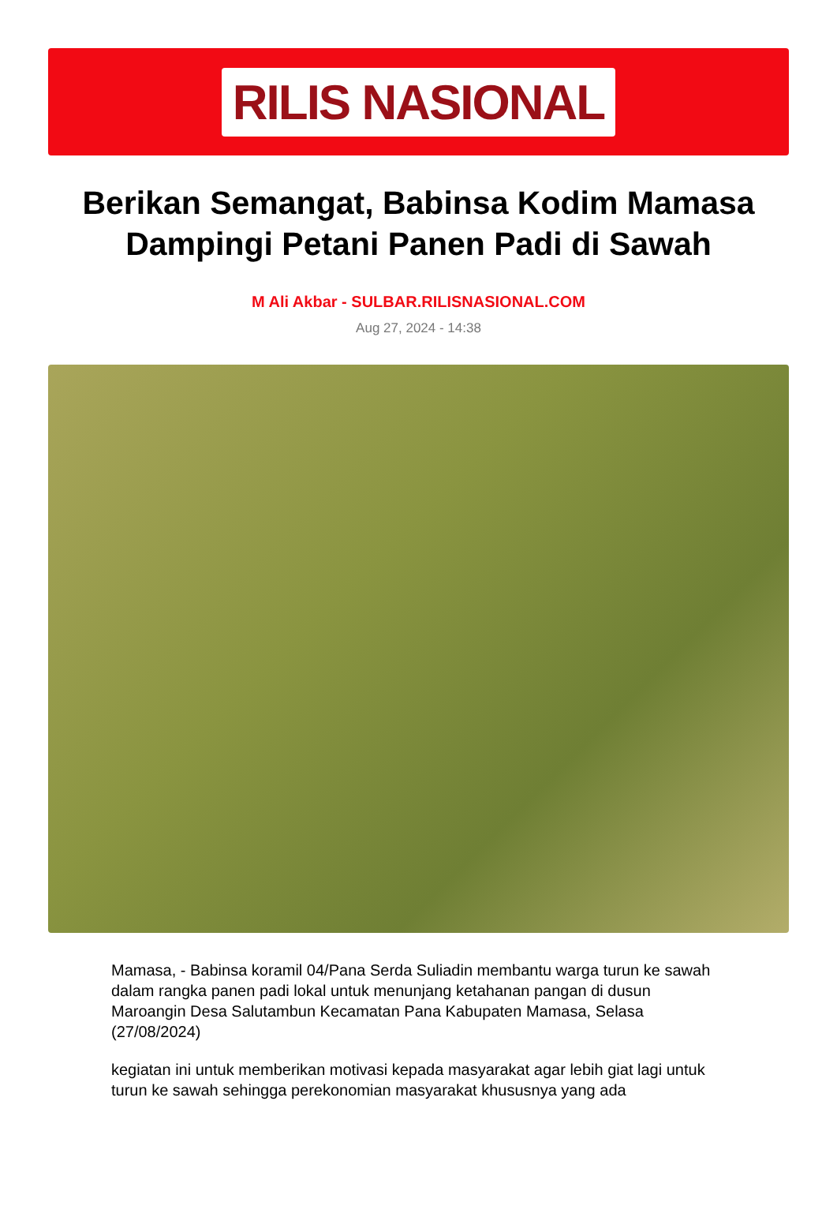RILIS NASIONAL
Berikan Semangat, Babinsa Kodim Mamasa Dampingi Petani Panen Padi di Sawah
M Ali Akbar - SULBAR.RILISNASIONAL.COM
Aug 27, 2024 - 14:38
Mamasa, - Babinsa koramil 04/Pana Serda Suliadin membantu warga turun ke sawah dalam rangka panen padi lokal untuk menunjang ketahanan pangan di dusun Maroangin Desa Salutambun Kecamatan Pana Kabupaten Mamasa, Selasa (27/08/2024)
kegiatan ini untuk memberikan motivasi kepada masyarakat agar lebih giat lagi untuk turun ke sawah sehingga perekonomian masyarakat khususnya yang ada